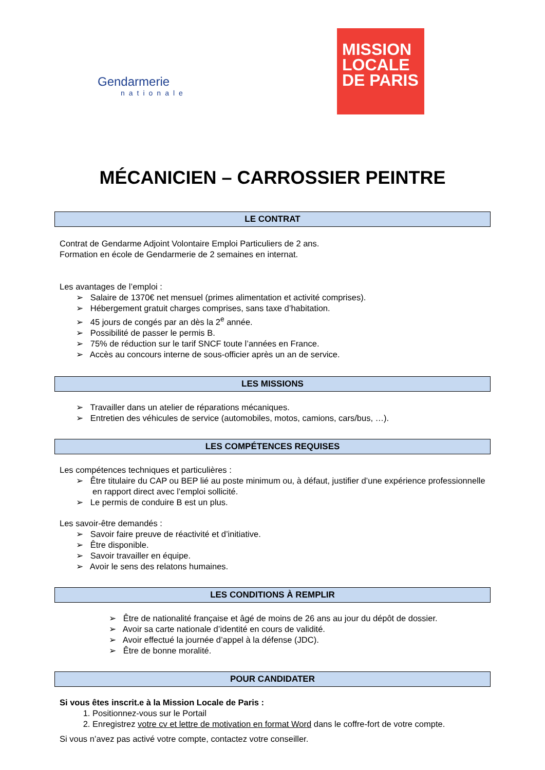Gendarmerie
nationale
MISSION
LOCALE
DE PARIS
MÉCANICIEN – CARROSSIER PEINTRE
LE CONTRAT
Contrat de Gendarme Adjoint Volontaire Emploi Particuliers de 2 ans.
Formation en école de Gendarmerie de 2 semaines en internat.
Les avantages de l’emploi :
➢ Salaire de 1370€ net mensuel (primes alimentation et activité comprises).
➢ Hébergement gratuit charges comprises, sans taxe d’habitation.
➢ 45 jours de congés par an dès la 2<sup>e</sup> année.
➢ Possibilité de passer le permis B.
➢ 75% de réduction sur le tarif SNCF toute l’années en France.
➢ Accès au concours interne de sous-officier après un an de service.
LES MISSIONS
➢ Travailler dans un atelier de réparations mécaniques.
➢ Entretien des véhicules de service (automobiles, motos, camions, cars/bus, …).
LES COMPÉTENCES REQUISES
Les compétences techniques et particulières :
➢ Être titulaire du CAP ou BEP lié au poste minimum ou, à défaut, justifier d’une expérience professionnelle en rapport direct avec l’emploi sollicité.
➢ Le permis de conduire B est un plus.
Les savoir-être demandés :
➢ Savoir faire preuve de réactivité et d’initiative.
➢ Être disponible.
➢ Savoir travailler en équipe.
➢ Avoir le sens des relatons humaines.
LES CONDITIONS À REMPLIR
➢ Être de nationalité française et âgé de moins de 26 ans au jour du dépôt de dossier.
➢ Avoir sa carte nationale d’identité en cours de validité.
➢ Avoir effectué la journée d’appel à la défense (JDC).
➢ Être de bonne moralité.
POUR CANDIDATER
Si vous êtes inscrit.e à la Mission Locale de Paris :
1. Positionnez-vous sur le Portail
2. Enregistrez votre cv et lettre de motivation en format Word dans le coffre-fort de votre compte.
Si vous n’avez pas activé votre compte, contactez votre conseiller.